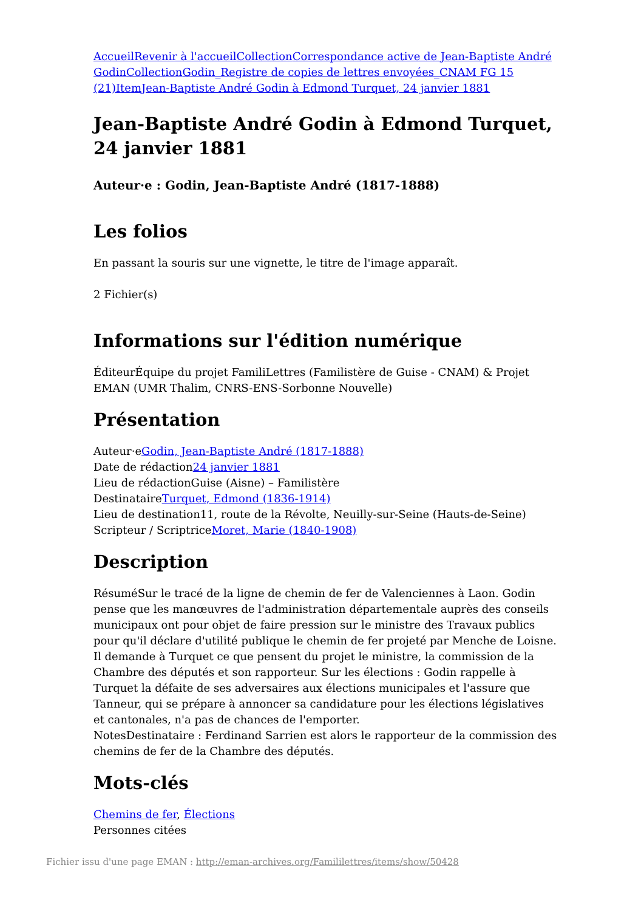Accueil Revenir à l'accueil Collection Correspondance active de Jean-Baptiste André Godin Collection Godin_Registre de copies de lettres envoyées_CNAM FG 15 (21) Item Jean-Baptiste André Godin à Edmond Turquet, 24 janvier 1881
Jean-Baptiste André Godin à Edmond Turquet, 24 janvier 1881
Auteur·e : Godin, Jean-Baptiste André (1817-1888)
Les folios
En passant la souris sur une vignette, le titre de l'image apparaît.
2 Fichier(s)
Informations sur l'édition numérique
ÉditeurÉquipe du projet FamiliLettres (Familistère de Guise - CNAM) & Projet EMAN (UMR Thalim, CNRS-ENS-Sorbonne Nouvelle)
Présentation
Auteur·eGodin, Jean-Baptiste André (1817-1888)
Date de rédaction24 janvier 1881
Lieu de rédactionGuise (Aisne) – Familistère
DestinataireTurquet, Edmond (1836-1914)
Lieu de destination11, route de la Révolte, Neuilly-sur-Seine (Hauts-de-Seine)
Scripteur / ScriptriceMoret, Marie (1840-1908)
Description
RésuméSur le tracé de la ligne de chemin de fer de Valenciennes à Laon. Godin pense que les manœuvres de l'administration départementale auprès des conseils municipaux ont pour objet de faire pression sur le ministre des Travaux publics pour qu'il déclare d'utilité publique le chemin de fer projeté par Menche de Loisne. Il demande à Turquet ce que pensent du projet le ministre, la commission de la Chambre des députés et son rapporteur. Sur les élections : Godin rappelle à Turquet la défaite de ses adversaires aux élections municipales et l'assure que Tanneur, qui se prépare à annoncer sa candidature pour les élections législatives et cantonales, n'a pas de chances de l'emporter.
NotesDestinataire : Ferdinand Sarrien est alors le rapporteur de la commission des chemins de fer de la Chambre des députés.
Mots-clés
Chemins de fer, Élections
Personnes citées
Fichier issu d'une page EMAN : http://eman-archives.org/Famililettres/items/show/50428